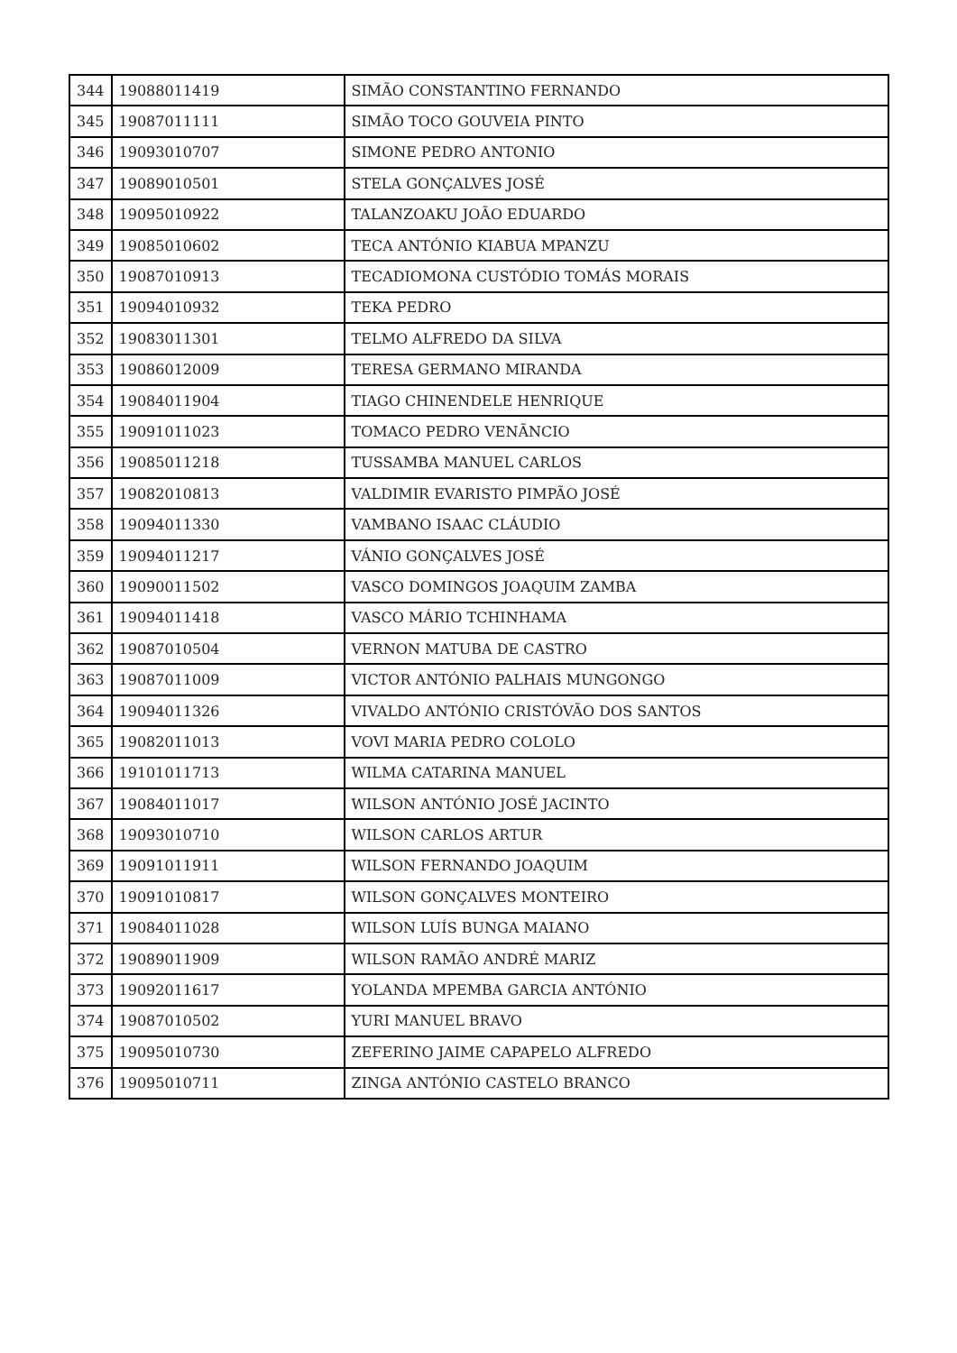| 344 | 19088011419 | SIMÃO CONSTANTINO FERNANDO |
| 345 | 19087011111 | SIMÃO TOCO GOUVEIA PINTO |
| 346 | 19093010707 | SIMONE PEDRO ANTONIO |
| 347 | 19089010501 | STELA GONÇALVES JOSÉ |
| 348 | 19095010922 | TALANZOAKU JOÃO EDUARDO |
| 349 | 19085010602 | TECA ANTÓNIO KIABUA MPANZU |
| 350 | 19087010913 | TECADIOMONA CUSTÓDIO TOMÁS MORAIS |
| 351 | 19094010932 | TEKA PEDRO |
| 352 | 19083011301 | TELMO ALFREDO DA SILVA |
| 353 | 19086012009 | TERESA GERMANO MIRANDA |
| 354 | 19084011904 | TIAGO CHINENDELE HENRIQUE |
| 355 | 19091011023 | TOMACO PEDRO VENÃNCIO |
| 356 | 19085011218 | TUSSAMBA MANUEL CARLOS |
| 357 | 19082010813 | VALDIMIR EVARISTO PIMPÃO JOSÉ |
| 358 | 19094011330 | VAMBANO ISAAC CLÁUDIO |
| 359 | 19094011217 | VÁNIO GONÇALVES JOSÉ |
| 360 | 19090011502 | VASCO DOMINGOS JOAQUIM ZAMBA |
| 361 | 19094011418 | VASCO MÁRIO TCHINHAMA |
| 362 | 19087010504 | VERNON MATUBA DE CASTRO |
| 363 | 19087011009 | VICTOR ANTÓNIO PALHAIS MUNGONGO |
| 364 | 19094011326 | VIVALDO ANTÓNIO CRISTÓVÃO DOS SANTOS |
| 365 | 19082011013 | VOVI MARIA PEDRO COLOLO |
| 366 | 19101011713 | WILMA CATARINA MANUEL |
| 367 | 19084011017 | WILSON ANTÓNIO JOSÉ JACINTO |
| 368 | 19093010710 | WILSON CARLOS ARTUR |
| 369 | 19091011911 | WILSON FERNANDO JOAQUIM |
| 370 | 19091010817 | WILSON GONÇALVES MONTEIRO |
| 371 | 19084011028 | WILSON LUÍS BUNGA MAIANO |
| 372 | 19089011909 | WILSON RAMÃO ANDRÉ MARIZ |
| 373 | 19092011617 | YOLANDA MPEMBA GARCIA ANTÓNIO |
| 374 | 19087010502 | YURI MANUEL BRAVO |
| 375 | 19095010730 | ZEFERINO JAIME CAPAPELO ALFREDO |
| 376 | 19095010711 | ZINGA ANTÓNIO CASTELO BRANCO |